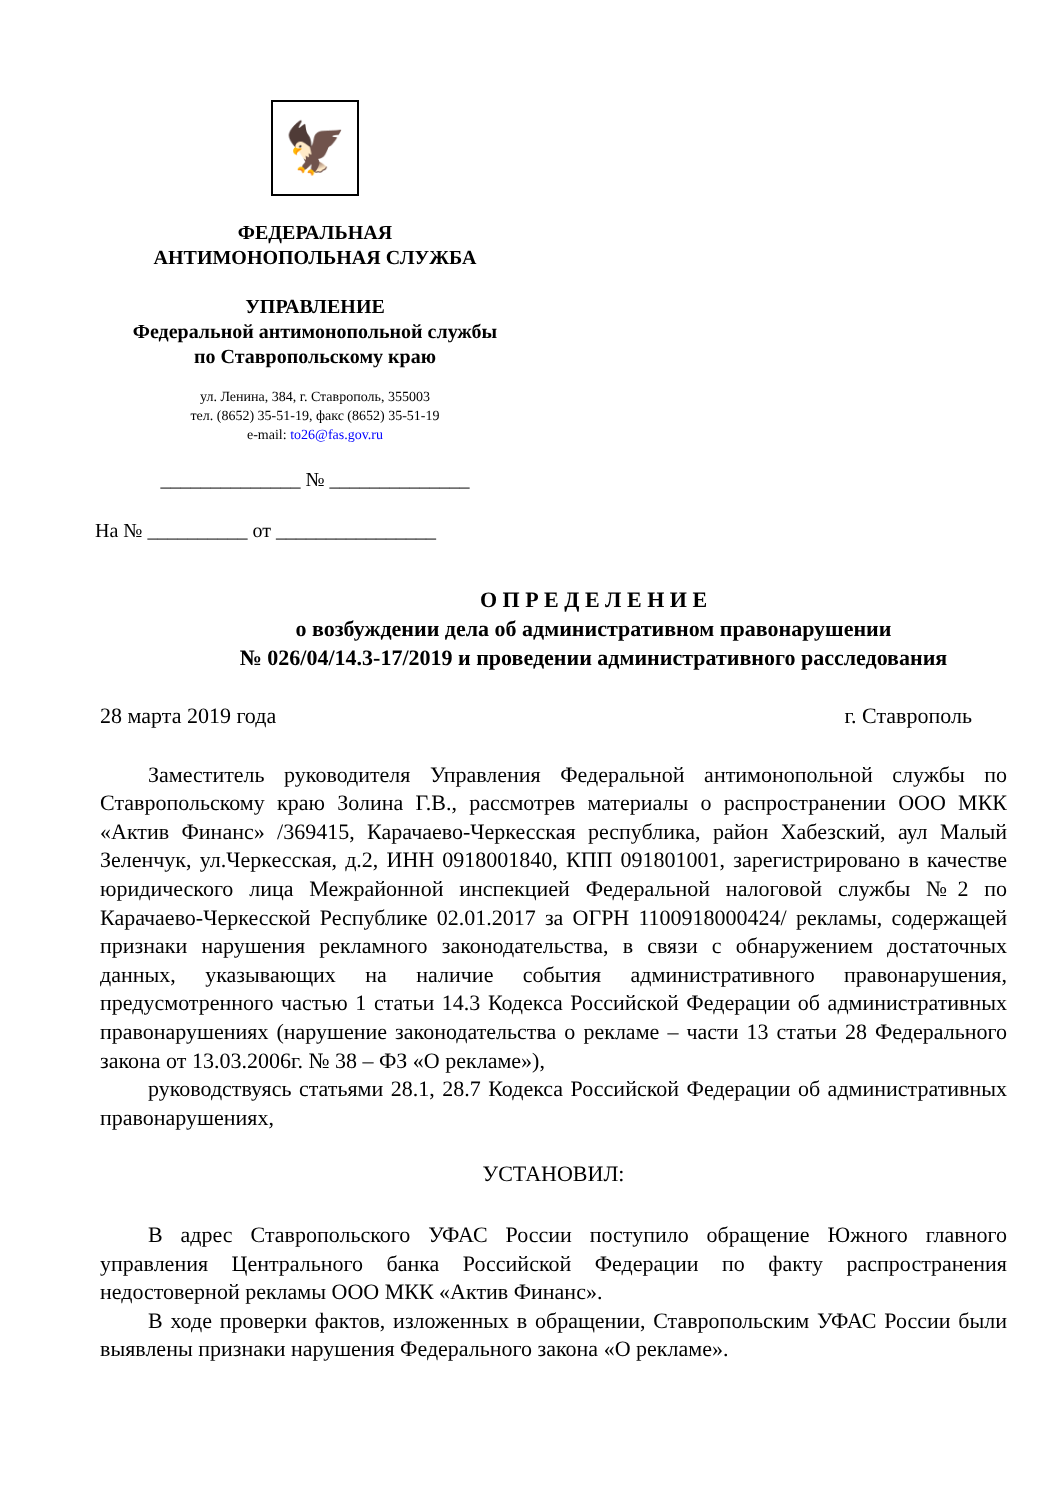🦅
ФЕДЕРАЛЬНАЯ
АНТИМОНОПОЛЬНАЯ СЛУЖБА
УПРАВЛЕНИЕ
Федеральной антимонопольной службы
по Ставропольскому краю
ул. Ленина, 384, г. Ставрополь, 355003
тел. (8652) 35-51-19, факс (8652) 35-51-19
e-mail: to26@fas.gov.ru
______________ № ______________
На № __________ от ________________
О П Р Е Д Е Л Е Н И Е
о возбуждении дела об административном правонарушении
№ 026/04/14.3-17/2019 и проведении административного расследования
28 марта 2019 года г. Ставрополь
Заместитель руководителя Управления Федеральной антимонопольной службы по Ставропольскому краю Золина Г.В., рассмотрев материалы о распространении ООО МКК «Актив Финанс» /369415, Карачаево-Черкесская республика, район Хабезский, аул Малый Зеленчук, ул.Черкесская, д.2, ИНН 0918001840, КПП 091801001, зарегистрировано в качестве юридического лица Межрайонной инспекцией Федеральной налоговой службы №2 по Карачаево-Черкесской Республике 02.01.2017 за ОГРН 1100918000424/ рекламы, содержащей признаки нарушения рекламного законодательства, в связи с обнаружением достаточных данных, указывающих на наличие события административного правонарушения, предусмотренного частью 1 статьи 14.3 Кодекса Российской Федерации об административных правонарушениях (нарушение законодательства о рекламе – части 13 статьи 28 Федерального закона от 13.03.2006г. № 38 – ФЗ «О рекламе»),
руководствуясь статьями 28.1, 28.7 Кодекса Российской Федерации об административных правонарушениях,
УСТАНОВИЛ:
В адрес Ставропольского УФАС России поступило обращение Южного главного управления Центрального банка Российской Федерации по факту распространения недостоверной рекламы ООО МКК «Актив Финанс».
В ходе проверки фактов, изложенных в обращении, Ставропольским УФАС России были выявлены признаки нарушения Федерального закона «О рекламе».